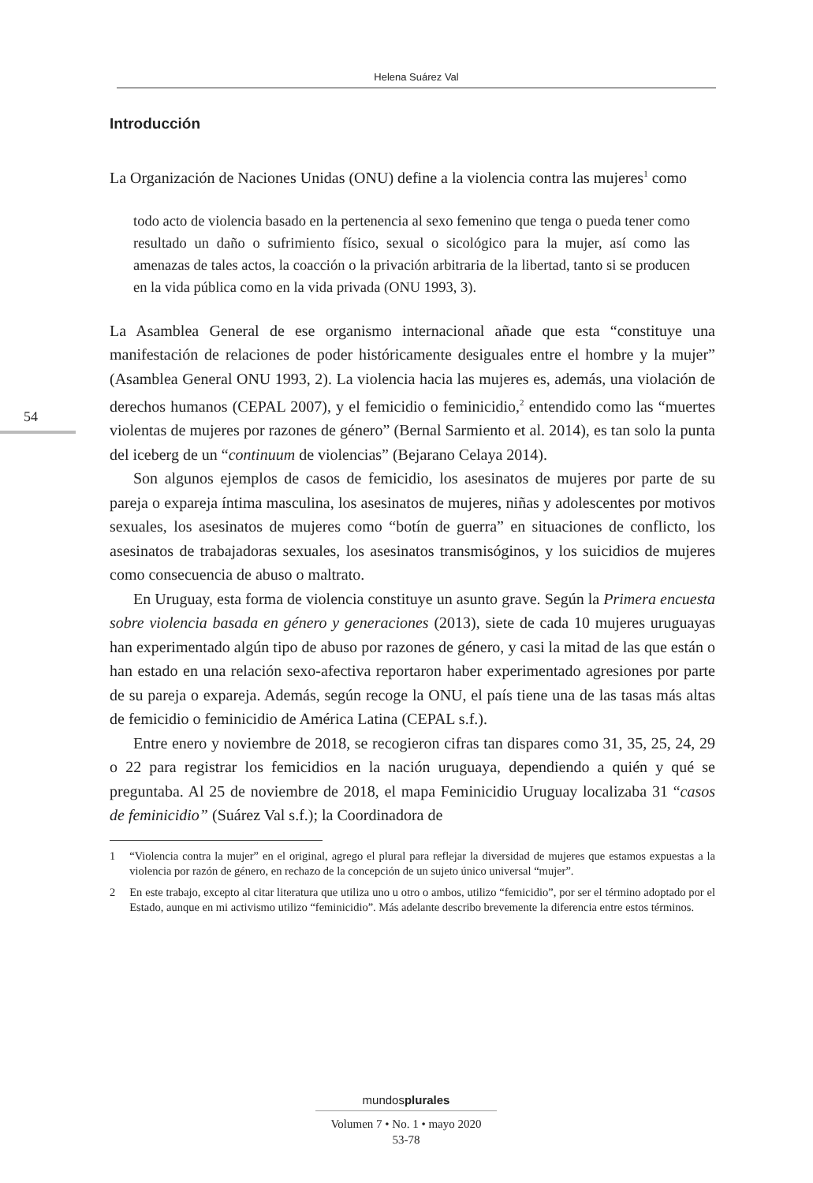Helena Suárez Val
54
Introducción
La Organización de Naciones Unidas (ONU) define a la violencia contra las mujeres<sup>1</sup> como
todo acto de violencia basado en la pertenencia al sexo femenino que tenga o pueda tener como resultado un daño o sufrimiento físico, sexual o sicológico para la mujer, así como las amenazas de tales actos, la coacción o la privación arbitraria de la libertad, tanto si se producen en la vida pública como en la vida privada (ONU 1993, 3).
La Asamblea General de ese organismo internacional añade que esta “constituye una manifestación de relaciones de poder históricamente desiguales entre el hombre y la mujer” (Asamblea General ONU 1993, 2). La violencia hacia las mujeres es, además, una violación de derechos humanos (CEPAL 2007), y el femicidio o feminicidio,<sup>2</sup> entendido como las “muertes violentas de mujeres por razones de género” (Bernal Sarmiento et al. 2014), es tan solo la punta del iceberg de un “continuum de violencias” (Bejarano Celaya 2014).
Son algunos ejemplos de casos de femicidio, los asesinatos de mujeres por parte de su pareja o expareja íntima masculina, los asesinatos de mujeres, niñas y adolescentes por motivos sexuales, los asesinatos de mujeres como “botín de guerra” en situaciones de conflicto, los asesinatos de trabajadoras sexuales, los asesinatos transmisóginos, y los suicidios de mujeres como consecuencia de abuso o maltrato.
En Uruguay, esta forma de violencia constituye un asunto grave. Según la Primera encuesta sobre violencia basada en género y generaciones (2013), siete de cada 10 mujeres uruguayas han experimentado algún tipo de abuso por razones de género, y casi la mitad de las que están o han estado en una relación sexo-afectiva reportaron haber experimentado agresiones por parte de su pareja o expareja. Además, según recoge la ONU, el país tiene una de las tasas más altas de femicidio o feminicidio de América Latina (CEPAL s.f.).
Entre enero y noviembre de 2018, se recogieron cifras tan dispares como 31, 35, 25, 24, 29 o 22 para registrar los femicidios en la nación uruguaya, dependiendo a quién y qué se preguntaba. Al 25 de noviembre de 2018, el mapa Feminicidio Uruguay localizaba 31 “casos de feminicidio” (Suárez Val s.f.); la Coordinadora de
1 “Violencia contra la mujer” en el original, agrego el plural para reflejar la diversidad de mujeres que estamos expuestas a la violencia por razón de género, en rechazo de la concepción de un sujeto único universal “mujer”.
2 En este trabajo, excepto al citar literatura que utiliza uno u otro o ambos, utilizo “femicidio”, por ser el término adoptado por el Estado, aunque en mi activismo utilizo “feminicidio”. Más adelante describo brevemente la diferencia entre estos términos.
mundosplurales
Volumen 7 • No. 1 • mayo 2020
53-78